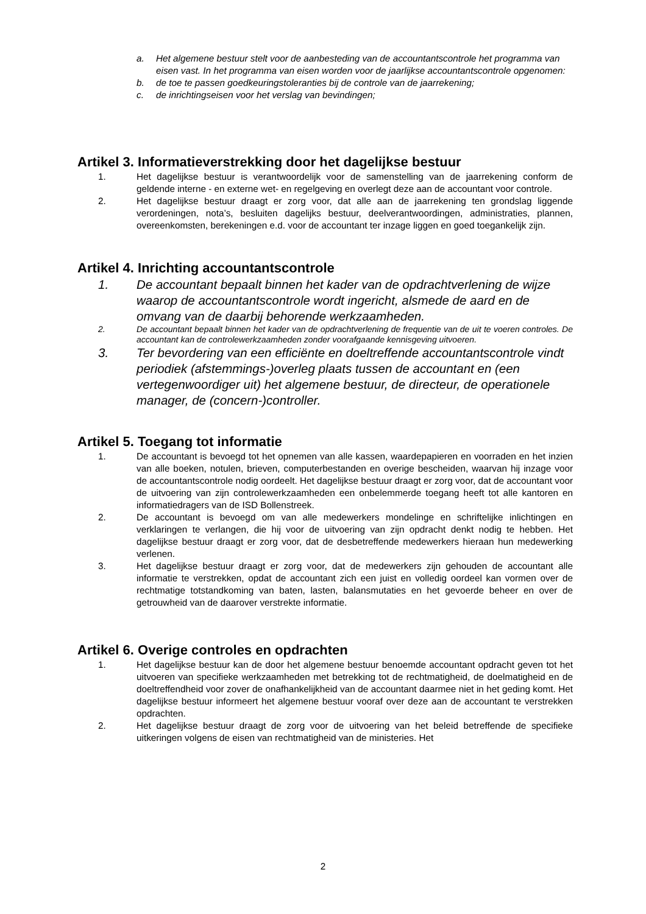a. Het algemene bestuur stelt voor de aanbesteding van de accountantscontrole het programma van eisen vast. In het programma van eisen worden voor de jaarlijkse accountantscontrole opgenomen:
b. de toe te passen goedkeuringstoleranties bij de controle van de jaarrekening;
c. de inrichtingseisen voor het verslag van bevindingen;
Artikel 3. Informatieverstrekking door het dagelijkse bestuur
1. Het dagelijkse bestuur is verantwoordelijk voor de samenstelling van de jaarrekening conform de geldende interne - en externe wet- en regelgeving en overlegt deze aan de accountant voor controle.
2. Het dagelijkse bestuur draagt er zorg voor, dat alle aan de jaarrekening ten grondslag liggende verordeningen, nota’s, besluiten dagelijks bestuur, deelverantwoordingen, administraties, plannen, overeenkomsten, berekeningen e.d. voor de accountant ter inzage liggen en goed toegankelijk zijn.
Artikel 4. Inrichting accountantscontrole
1. De accountant bepaalt binnen het kader van de opdrachtverlening de wijze waarop de accountantscontrole wordt ingericht, alsmede de aard en de omvang van de daarbij behorende werkzaamheden.
2. De accountant bepaalt binnen het kader van de opdrachtverlening de frequentie van de uit te voeren controles. De accountant kan de controlewerkzaamheden zonder voorafgaande kennisgeving uitvoeren.
3. Ter bevordering van een efficiënte en doeltreffende accountantscontrole vindt periodiek (afstemmings-)overleg plaats tussen de accountant en (een vertegenwoordiger uit) het algemene bestuur, de directeur, de operationele manager, de (concern-)controller.
Artikel 5. Toegang tot informatie
1. De accountant is bevoegd tot het opnemen van alle kassen, waardepapieren en voorraden en het inzien van alle boeken, notulen, brieven, computerbestanden en overige bescheiden, waarvan hij inzage voor de accountantscontrole nodig oordeelt. Het dagelijkse bestuur draagt er zorg voor, dat de accountant voor de uitvoering van zijn controlewerkzaamheden een onbelemmerde toegang heeft tot alle kantoren en informatiedragers van de ISD Bollenstreek.
2. De accountant is bevoegd om van alle medewerkers mondelinge en schriftelijke inlichtingen en verklaringen te verlangen, die hij voor de uitvoering van zijn opdracht denkt nodig te hebben. Het dagelijkse bestuur draagt er zorg voor, dat de desbetreffende medewerkers hieraan hun medewerking verlenen.
3. Het dagelijkse bestuur draagt er zorg voor, dat de medewerkers zijn gehouden de accountant alle informatie te verstrekken, opdat de accountant zich een juist en volledig oordeel kan vormen over de rechtmatige totstandkoming van baten, lasten, balansmutaties en het gevoerde beheer en over de getrouwheid van de daarover verstrekte informatie.
Artikel 6. Overige controles en opdrachten
1. Het dagelijkse bestuur kan de door het algemene bestuur benoemde accountant opdracht geven tot het uitvoeren van specifieke werkzaamheden met betrekking tot de rechtmatigheid, de doelmatigheid en de doeltreffendheid voor zover de onafhankelijkheid van de accountant daarmee niet in het geding komt. Het dagelijkse bestuur informeert het algemene bestuur vooraf over deze aan de accountant te verstrekken opdrachten.
2. Het dagelijkse bestuur draagt de zorg voor de uitvoering van het beleid betreffende de specifieke uitkeringen volgens de eisen van rechtmatigheid van de ministeries. Het
2